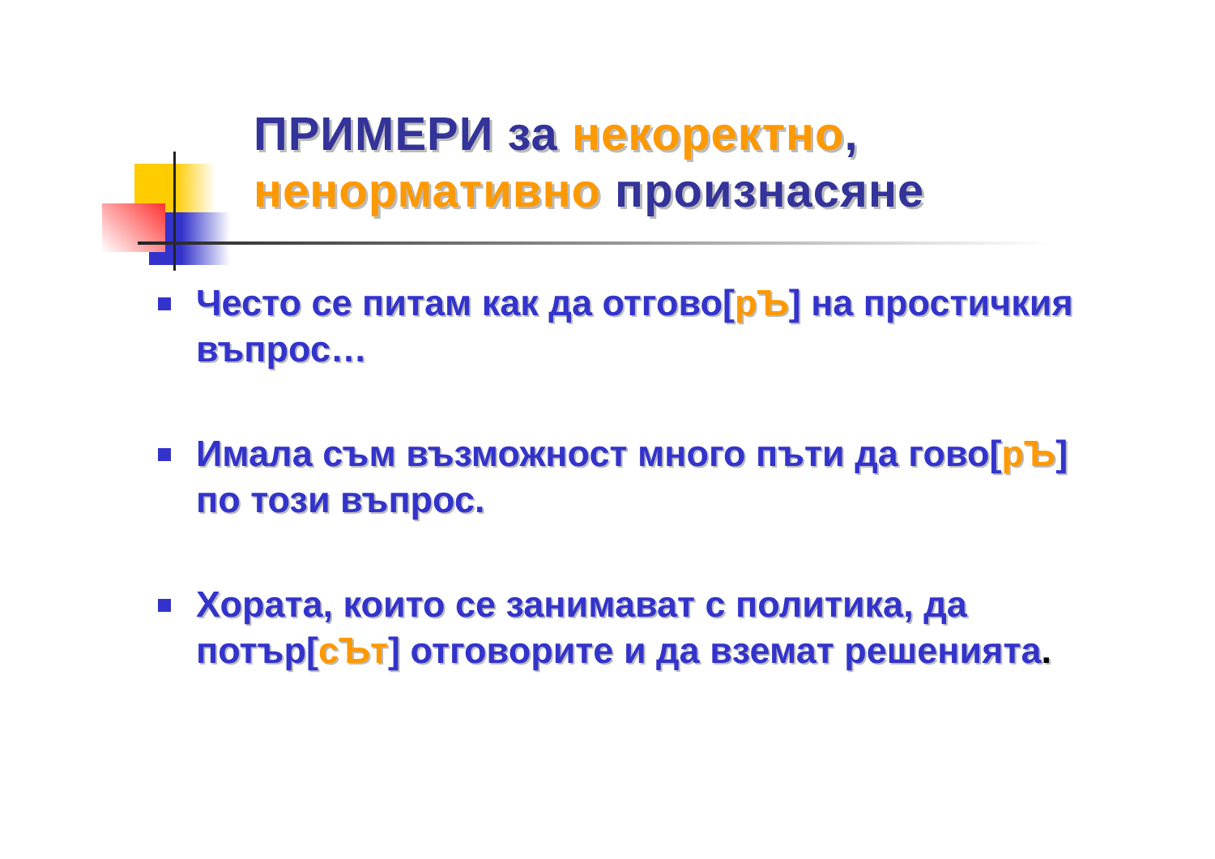ПРИМЕРИ за некоректно,
ненормативно произнасяне
Често се питам как да отгово[рЪ] на простичкия въпрос…
Имала съм възможност много пъти да гово[рЪ] по този въпрос.
Хората, които се занимават с политика, да потър[сЪт] отговорите и да вземат решенията.